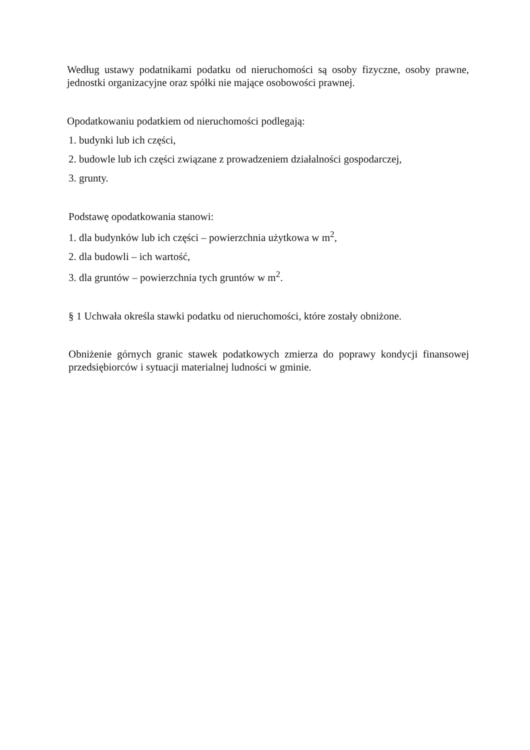Według ustawy podatnikami podatku od nieruchomości są osoby fizyczne, osoby prawne, jednostki organizacyjne oraz spółki nie mające osobowości prawnej.
Opodatkowaniu podatkiem od nieruchomości podlegają:
1. budynki lub ich części,
2. budowle lub ich części związane z prowadzeniem działalności gospodarczej,
3. grunty.
Podstawę opodatkowania stanowi:
1. dla budynków lub ich części – powierzchnia użytkowa w m<sup>2</sup>,
2. dla budowli – ich wartość,
3. dla gruntów – powierzchnia tych gruntów w m<sup>2</sup>.
§ 1 Uchwała określa stawki podatku od nieruchomości, które zostały obniżone.
Obniżenie górnych granic stawek podatkowych zmierza do poprawy kondycji finansowej przedsiębiorców i sytuacji materialnej ludności w gminie.